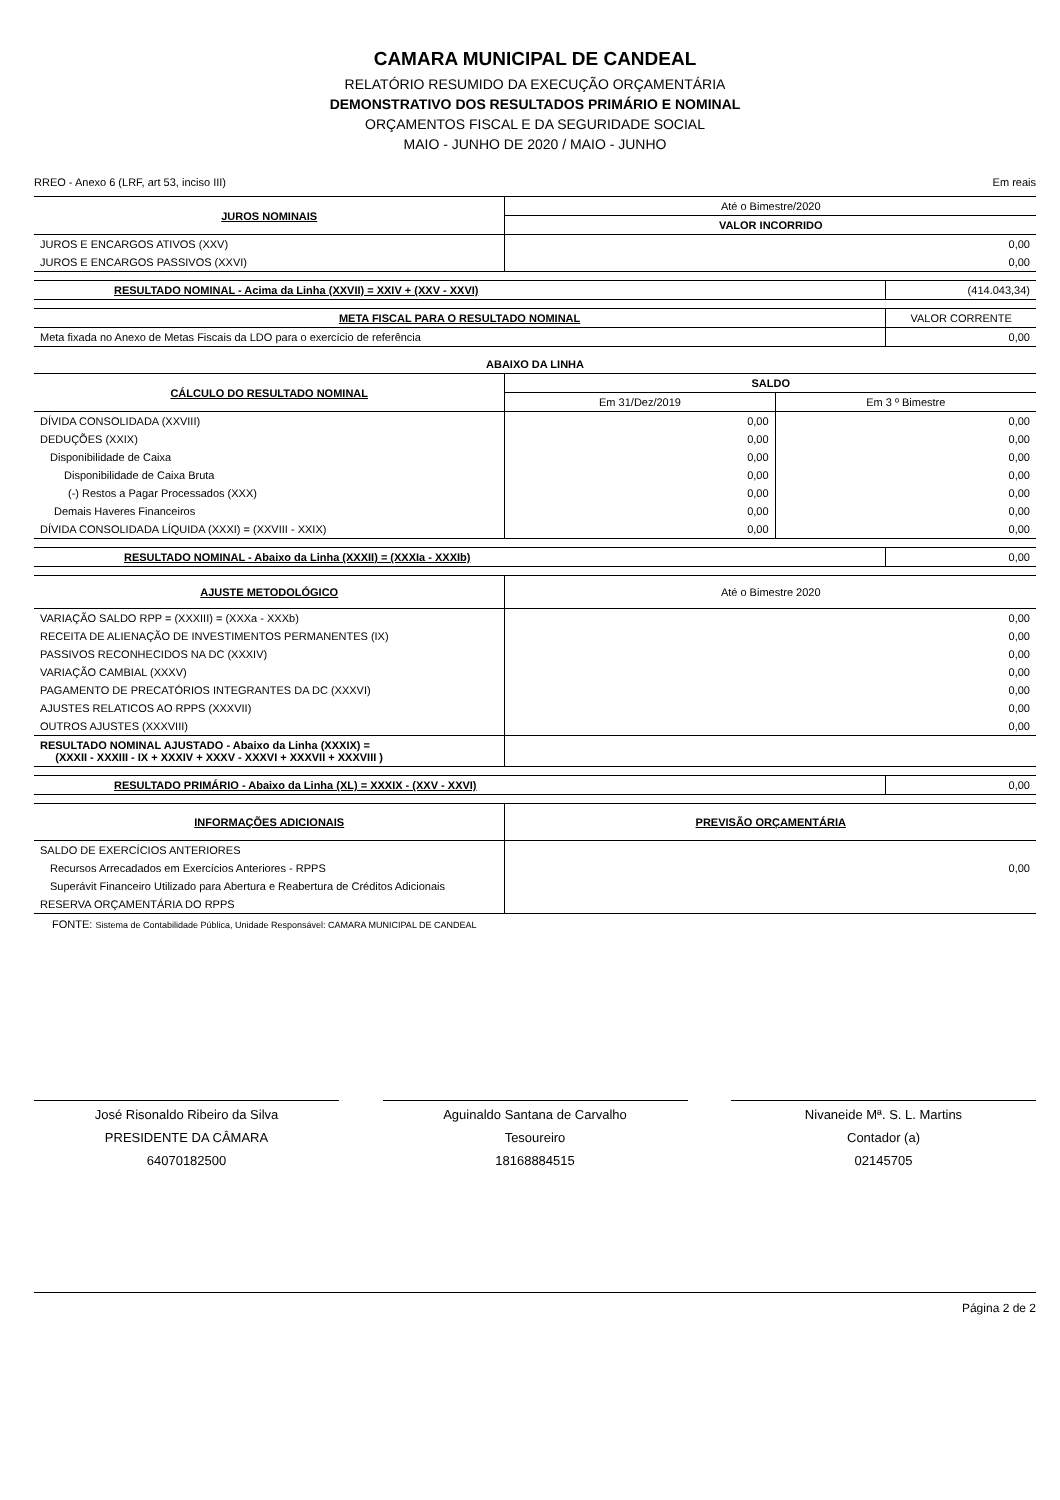CAMARA MUNICIPAL DE CANDEAL
RELATÓRIO RESUMIDO DA EXECUÇÃO ORÇAMENTÁRIA
DEMONSTRATIVO DOS RESULTADOS PRIMÁRIO E NOMINAL
ORÇAMENTOS FISCAL E DA SEGURIDADE SOCIAL
MAIO - JUNHO DE 2020 / MAIO - JUNHO
RREO - Anexo 6 (LRF, art 53, inciso III) Em reais
| JUROS NOMINAIS | Até o Bimestre/2020 |
| | VALOR INCORRIDO |
| JUROS E ENCARGOS ATIVOS (XXV) | 0,00 |
| JUROS E ENCARGOS PASSIVOS (XXVI) | 0,00 |
| RESULTADO NOMINAL - Acima da Linha (XXVII) = XXIV + (XXV - XXVI) | (414.043,34) |
| META FISCAL PARA O RESULTADO NOMINAL | VALOR CORRENTE |
| Meta fixada no Anexo de Metas Fiscais da LDO para o exercício de referência | 0,00 |
| ABAIXO DA LINHA | | |
| --- | --- | --- |
| CÁLCULO DO RESULTADO NOMINAL | SALDO | |
| | Em 31/Dez/2019 | Em 3 º Bimestre |
| DÍVIDA CONSOLIDADA (XXVIII) | 0,00 | 0,00 |
| DEDUÇÕES (XXIX) | 0,00 | 0,00 |
| Disponibilidade de Caixa | 0,00 | 0,00 |
| Disponibilidade de Caixa Bruta | 0,00 | 0,00 |
| (-) Restos a Pagar Processados (XXX) | 0,00 | 0,00 |
| Demais Haveres Financeiros | 0,00 | 0,00 |
| DÍVIDA CONSOLIDADA LÍQUIDA (XXXI) = (XXVIII - XXIX) | 0,00 | 0,00 |
| RESULTADO NOMINAL - Abaixo da Linha (XXXII) = (XXXIa - XXXIb) | 0,00 |
| AJUSTE METODOLÓGICO | Até o Bimestre 2020 |
| VARIAÇÃO SALDO RPP = (XXXIII) = (XXXa - XXXb) | 0,00 |
| RECEITA DE ALIENAÇÃO DE INVESTIMENTOS PERMANENTES (IX) | 0,00 |
| PASSIVOS RECONHECIDOS NA DC (XXXIV) | 0,00 |
| VARIAÇÃO CAMBIAL (XXXV) | 0,00 |
| PAGAMENTO DE PRECATÓRIOS INTEGRANTES DA DC (XXXVI) | 0,00 |
| AJUSTES RELATICOS AO RPPS (XXXVII) | 0,00 |
| OUTROS AJUSTES (XXXVIII) | 0,00 |
| RESULTADO NOMINAL AJUSTADO - Abaixo da Linha (XXXIX) = (XXXII - XXXIII - IX + XXXIV + XXXV - XXXVI + XXXVII + XXXVIII ) | |
| RESULTADO PRIMÁRIO - Abaixo da Linha (XL) = XXXIX - (XXV - XXVI) | 0,00 |
| INFORMAÇÕES ADICIONAIS | PREVISÃO ORÇAMENTÁRIA |
| SALDO DE EXERCÍCIOS ANTERIORES | |
| Recursos Arrecadados em Exercícios Anteriores - RPPS | 0,00 |
| Superávit Financeiro Utilizado para Abertura e Reabertura de Créditos Adicionais | |
| RESERVA ORÇAMENTÁRIA DO RPPS | |
FONTE: Sistema de Contabilidade Pública, Unidade Responsável: CAMARA MUNICIPAL DE CANDEAL
José Risonaldo Ribeiro da Silva
PRESIDENTE DA CÂMARA
64070182500
Aguinaldo Santana de Carvalho
Tesoureiro
18168884515
Nivaneide Mª. S. L. Martins
Contador (a)
02145705
Página 2 de 2